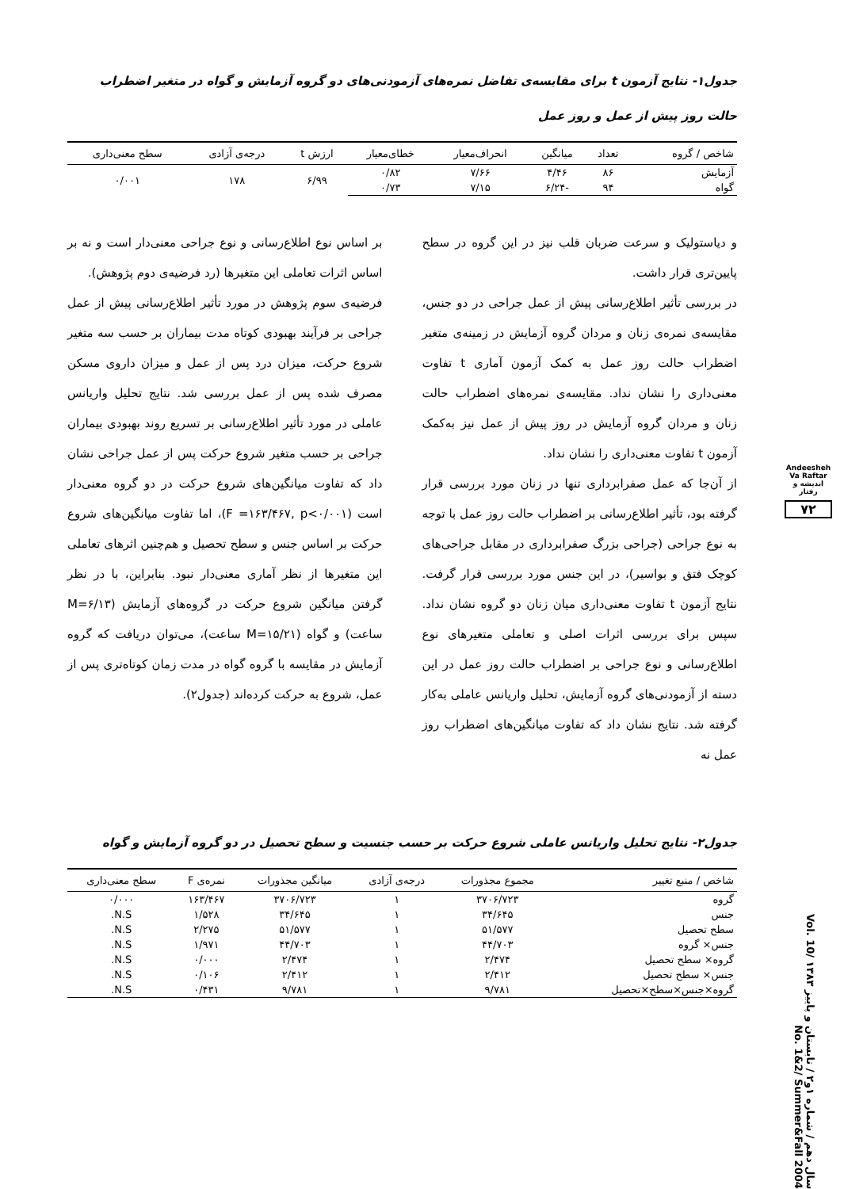جدول۱- نتایج آزمون t برای مقایسه‌ی تفاضل نمره‌های آزمودنی‌های دو گروه آزمایش و گواه در متغیر اضطراب حالت روز پیش از عمل و روز عمل
| شاخص / گروه | تعداد | میانگین | انحراف‌معیار | خطای‌معیار | ارزش t | درجه‌ی آزادی | سطح معنی‌داری |
| --- | --- | --- | --- | --- | --- | --- | --- |
| آزمایش | ۸۶ | ۴/۴۶ | ۷/۶۶ | ۰/۸۲ | ۶/۹۹ | ۱۷۸ | ۰/۰۰۱ |
| گواه | ۹۴ | -۶/۲۴ | ۷/۱۵ | ۰/۷۳ | | | |
و دیاستولیک و سرعت ضربان قلب نیز در این گروه در سطح پایین‌تری قرار داشت.
در بررسی تأثیر اطلاع‌رسانی پیش از عمل جراحی در دو جنس، مقایسه‌ی نمره‌ی زنان و مردان گروه آزمایش در زمینه‌ی متغیر اضطراب حالت روز عمل به کمک آزمون آماری t تفاوت معنی‌داری را نشان نداد. مقایسه‌ی نمره‌های اضطراب حالت زنان و مردان گروه آزمایش در روز پیش از عمل نیز به‌کمک آزمون t تفاوت معنی‌داری را نشان نداد.
از آن‌جا که عمل صفرابرداری تنها در زنان مورد بررسی قرار گرفته بود، تأثیر اطلاع‌رسانی بر اضطراب حالت روز عمل با توجه به نوع جراحی (جراحی بزرگ صفرابرداری در مقابل جراحی‌های کوچک فتق و بواسیر)، در این جنس مورد بررسی قرار گرفت. نتایج آزمون t تفاوت معنی‌داری میان زنان دو گروه نشان نداد. سپس برای بررسی اثرات اصلی و تعاملی متغیرهای نوع اطلاع‌رسانی و نوع جراحی بر اضطراب حالت روز عمل در این دسته از آزمودنی‌های گروه آزمایش، تحلیل واریانس عاملی به‌کار گرفته شد. نتایج نشان داد که تفاوت میانگین‌های اضطراب روز عمل نه
بر اساس نوع اطلاع‌رسانی و نوع جراحی معنی‌دار است و نه بر اساس اثرات تعاملی این متغیرها (رد فرضیه‌ی دوم پژوهش).
فرضیه‌ی سوم پژوهش در مورد تأثیر اطلاع‌رسانی پیش از عمل جراحی بر فرآیند بهبودی کوتاه مدت بیماران بر حسب سه متغیر شروع حرکت، میزان درد پس از عمل و میزان داروی مسکن مصرف شده پس از عمل بررسی شد. نتایج تحلیل واریانس عاملی در مورد تأثیر اطلاع‌رسانی بر تسریع روند بهبودی بیماران جراحی بر حسب متغیر شروع حرکت پس از عمل جراحی نشان داد که تفاوت میانگین‌های شروع حرکت در دو گروه معنی‌دار است (F =۱۶۳/۴۶۷, p<۰/۰۰۱)، اما تفاوت میانگین‌های شروع حرکت بر اساس جنس و سطح تحصیل و هم‌چنین اثرهای تعاملی این متغیرها از نظر آماری معنی‌دار نبود. بنابراین، با در نظر گرفتن میانگین شروع حرکت در گروه‌های آزمایش (M=۶/۱۳ ساعت) و گواه (M=۱۵/۲۱ ساعت)، می‌توان دریافت که گروه آزمایش در مقایسه با گروه گواه در مدت زمان کوتاه‌تری پس از عمل، شروع به حرکت کرده‌اند (جدول۲).
جدول۲- نتایج تحلیل واریانس عاملی شروع حرکت بر حسب جنسیت و سطح تحصیل در دو گروه آزمایش و گواه
| شاخص / منبع تغییر | مجموع مجذورات | درجه‌ی آزادی | میانگین مجذورات | نمره‌ی F | سطح معنی‌داری |
| --- | --- | --- | --- | --- | --- |
| گروه | ۳۷۰۶/۷۲۳ | ۱ | ۳۷۰۶/۷۲۳ | ۱۶۳/۴۶۷ | ۰/۰۰۰ |
| جنس | ۳۴/۶۴۵ | ۱ | ۳۴/۶۴۵ | ۱/۵۲۸ | N.S. |
| سطح تحصیل | ۵۱/۵۷۷ | ۱ | ۵۱/۵۷۷ | ۲/۲۷۵ | N.S. |
| جنس× گروه | ۴۴/۷۰۳ | ۱ | ۴۴/۷۰۳ | ۱/۹۷۱ | N.S. |
| گروه× سطح تحصیل | ۲/۴۷۴ | ۱ | ۲/۴۷۴ | ۰/۰۰۰ | N.S. |
| جنس× سطح تحصیل | ۲/۴۱۲ | ۱ | ۲/۴۱۲ | ۰/۱۰۶ | N.S. |
| گروه×جنس×سطح×تحصیل | ۹/۷۸۱ | ۱ | ۹/۷۸۱ | ۰/۴۳۱ | N.S. |
Andeesheh Va Raftar
اندیشه و رفتار
۷۲
سال دهم / شماره ۱و۲ / تابستان و پاییز ۱۳۸۳ Vol. 10/ No. 1&2/ Summer&Fall 2004